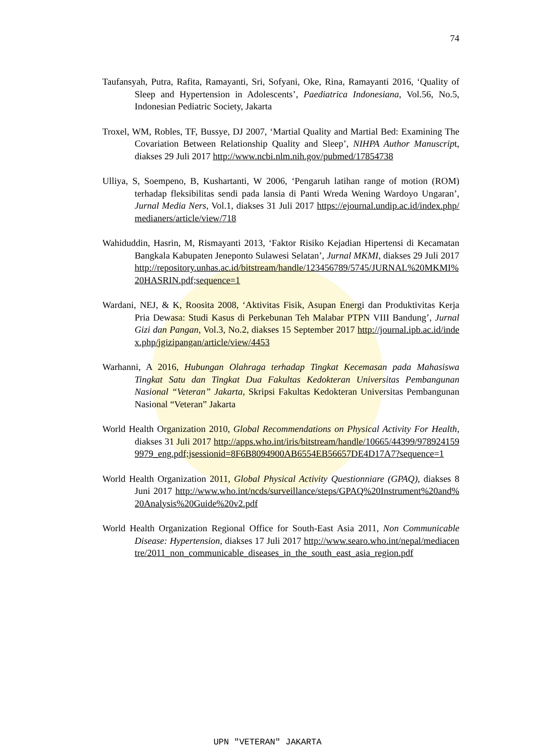74
Taufansyah, Putra, Rafita, Ramayanti, Sri, Sofyani, Oke, Rina, Ramayanti 2016, ‘Quality of Sleep and Hypertension in Adolescents’, Paediatrica Indonesiana, Vol.56, No.5, Indonesian Pediatric Society, Jakarta
Troxel, WM, Robles, TF, Bussye, DJ 2007, ‘Martial Quality and Martial Bed: Examining The Covariation Between Relationship Quality and Sleep’, NIHPA Author Manuscript, diakses 29 Juli 2017 http://www.ncbi.nlm.nih.gov/pubmed/17854738
Ulliya, S, Soempeno, B, Kushartanti, W 2006, ‘Pengaruh latihan range of motion (ROM) terhadap fleksibilitas sendi pada lansia di Panti Wreda Wening Wardoyo Ungaran’, Jurnal Media Ners, Vol.1, diakses 31 Juli 2017 https://ejournal.undip.ac.id/index.php/medianers/article/view/718
Wahiduddin, Hasrin, M, Rismayanti 2013, ‘Faktor Risiko Kejadian Hipertensi di Kecamatan Bangkala Kabupaten Jeneponto Sulawesi Selatan’, Jurnal MKMI, diakses 29 Juli 2017 http://repository.unhas.ac.id/bitstream/handle/123456789/5745/JURNAL%20MKMI%20HASRIN.pdf;sequence=1
Wardani, NEJ, & K, Roosita 2008, ‘Aktivitas Fisik, Asupan Energi dan Produktivitas Kerja Pria Dewasa: Studi Kasus di Perkebunan Teh Malabar PTPN VIII Bandung’, Jurnal Gizi dan Pangan, Vol.3, No.2, diakses 15 September 2017 http://journal.ipb.ac.id/index.php/jgizipangan/article/view/4453
Warhanni, A 2016, Hubungan Olahraga terhadap Tingkat Kecemasan pada Mahasiswa Tingkat Satu dan Tingkat Dua Fakultas Kedokteran Universitas Pembangunan Nasional “Veteran” Jakarta, Skripsi Fakultas Kedokteran Universitas Pembangunan Nasional “Veteran” Jakarta
World Health Organization 2010, Global Recommendations on Physical Activity For Health, diakses 31 Juli 2017 http://apps.who.int/iris/bitstream/handle/10665/44399/9789241599979_eng.pdf;jsessionid=8F6B8094900AB6554EB56657DE4D17A7?sequence=1
World Health Organization 2011, Global Physical Activity Questionniare (GPAQ), diakses 8 Juni 2017 http://www.who.int/ncds/surveillance/steps/GPAQ%20Instrument%20and%20Analysis%20Guide%20v2.pdf
World Health Organization Regional Office for South-East Asia 2011, Non Communicable Disease: Hypertension, diakses 17 Juli 2017 http://www.searo.who.int/nepal/mediacentre/2011_non_communicable_diseases_in_the_south_east_asia_region.pdf
UPN "VETERAN" JAKARTA